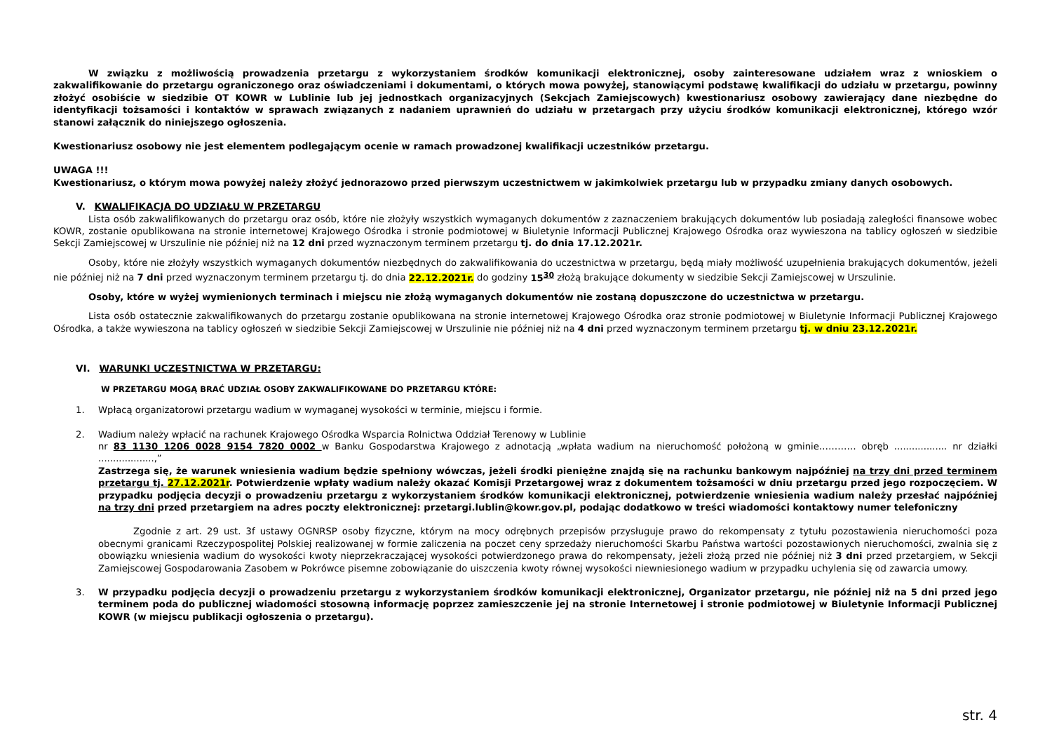W związku z możliwością prowadzenia przetargu z wykorzystaniem środków komunikacji elektronicznej, osoby zainteresowane udziałem wraz z wnioskiem o zakwalifikowanie do przetargu ograniczonego oraz oświadczeniami i dokumentami, o których mowa powyżej, stanowiącymi podstawę kwalifikacji do udziału w przetargu, powinny złożyć osobiście w siedzibie OT KOWR w Lublinie lub jej jednostkach organizacyjnych (Sekcjach Zamiejscowych) kwestionariusz osobowy zawierający dane niezbędne do identyfikacji tożsamości i kontaktów w sprawach związanych z nadaniem uprawnień do udziału w przetargach przy użyciu środków komunikacji elektronicznej, którego wzór stanowi załącznik do niniejszego ogłoszenia.
Kwestionariusz osobowy nie jest elementem podlegającym ocenie w ramach prowadzonej kwalifikacji uczestników przetargu.
UWAGA !!!
Kwestionariusz, o którym mowa powyżej należy złożyć jednorazowo przed pierwszym uczestnictwem w jakimkolwiek przetargu lub w przypadku zmiany danych osobowych.
V. KWALIFIKACJA DO UDZIAŁU W PRZETARGU
Lista osób zakwalifikowanych do przetargu oraz osób, które nie złożyły wszystkich wymaganych dokumentów z zaznaczeniem brakujących dokumentów lub posiadają zaległości finansowe wobec KOWR, zostanie opublikowana na stronie internetowej Krajowego Ośrodka i stronie podmiotowej w Biuletynie Informacji Publicznej Krajowego Ośrodka oraz wywieszona na tablicy ogłoszeń w siedzibie Sekcji Zamiejscowej w Urszulinie nie później niż na 12 dni przed wyznaczonym terminem przetargu tj. do dnia 17.12.2021r.
Osoby, które nie złożyły wszystkich wymaganych dokumentów niezbędnych do zakwalifikowania do uczestnictwa w przetargu, będą miały możliwość uzupełnienia brakujących dokumentów, jeżeli nie później niż na 7 dni przed wyznaczonym terminem przetargu tj. do dnia 22.12.2021r. do godziny 15<sup>30</sup> złożą brakujące dokumenty w siedzibie Sekcji Zamiejscowej w Urszulinie.
Osoby, które w wyżej wymienionych terminach i miejscu nie złożą wymaganych dokumentów nie zostaną dopuszczone do uczestnictwa w przetargu.
Lista osób ostatecznie zakwalifikowanych do przetargu zostanie opublikowana na stronie internetowej Krajowego Ośrodka oraz stronie podmiotowej w Biuletynie Informacji Publicznej Krajowego Ośrodka, a także wywieszona na tablicy ogłoszeń w siedzibie Sekcji Zamiejscowej w Urszulinie nie później niż na 4 dni przed wyznaczonym terminem przetargu tj. w dniu 23.12.2021r.
VI. WARUNKI UCZESTNICTWA W PRZETARGU:
W PRZETARGU MOGĄ BRAĆ UDZIAŁ OSOBY ZAKWALIFIKOWANE DO PRZETARGU KTÓRE:
1. Wpłacą organizatorowi przetargu wadium w wymaganej wysokości w terminie, miejscu i formie.
2. Wadium należy wpłacić na rachunek Krajowego Ośrodka Wsparcia Rolnictwa Oddział Terenowy w Lublinie
nr 83 1130 1206 0028 9154 7820 0002 w Banku Gospodarstwa Krajowego z adnotacją „wpłata wadium na nieruchomość położoną w gminie………… obręb .................. nr działki ...................,”
Zastrzega się, że warunek wniesienia wadium będzie spełniony wówczas, jeżeli środki pieniężne znajdą się na rachunku bankowym najpóźniej na trzy dni przed terminem przetargu tj. 27.12.2021r. Potwierdzenie wpłaty wadium należy okazać Komisji Przetargowej wraz z dokumentem tożsamości w dniu przetargu przed jego rozpoczęciem. W przypadku podjęcia decyzji o prowadzeniu przetargu z wykorzystaniem środków komunikacji elektronicznej, potwierdzenie wniesienia wadium należy przesłać najpóźniej na trzy dni przed przetargiem na adres poczty elektronicznej: przetargi.lublin@kowr.gov.pl, podając dodatkowo w treści wiadomości kontaktowy numer telefoniczny
Zgodnie z art. 29 ust. 3f ustawy OGNRSP osoby fizyczne, którym na mocy odrębnych przepisów przysługuje prawo do rekompensaty z tytułu pozostawienia nieruchomości poza obecnymi granicami Rzeczypospolitej Polskiej realizowanej w formie zaliczenia na poczet ceny sprzedaży nieruchomości Skarbu Państwa wartości pozostawionych nieruchomości, zwalnia się z obowiązku wniesienia wadium do wysokości kwoty nieprzekraczającej wysokości potwierdzonego prawa do rekompensaty, jeżeli złożą przed nie później niż 3 dni przed przetargiem, w Sekcji Zamiejscowej Gospodarowania Zasobem w Pokrówce pisemne zobowiązanie do uiszczenia kwoty równej wysokości niewniesionego wadium w przypadku uchylenia się od zawarcia umowy.
3. W przypadku podjęcia decyzji o prowadzeniu przetargu z wykorzystaniem środków komunikacji elektronicznej, Organizator przetargu, nie później niż na 5 dni przed jego terminem poda do publicznej wiadomości stosowną informację poprzez zamieszczenie jej na stronie Internetowej i stronie podmiotowej w Biuletynie Informacji Publicznej KOWR (w miejscu publikacji ogłoszenia o przetargu).
str. 4